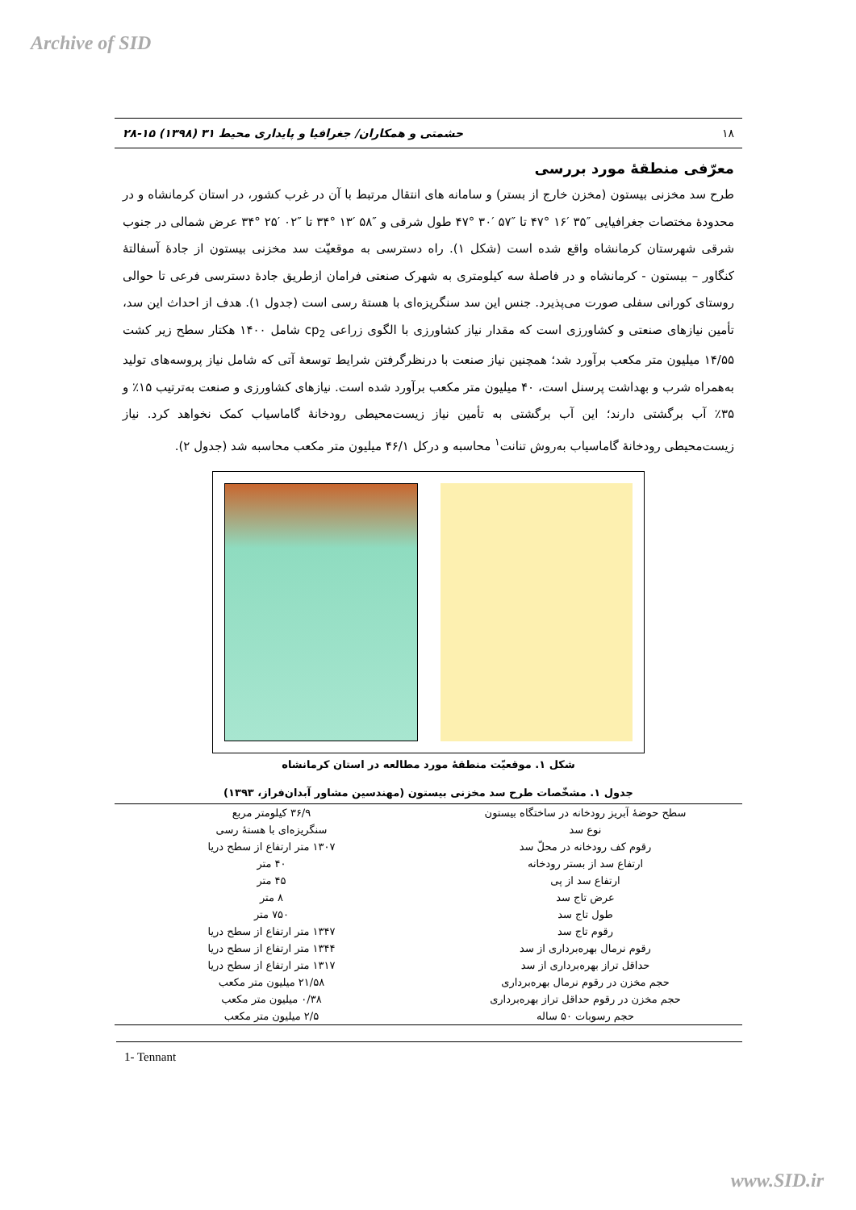Archive of SID
۱۸ حشمتی و همکاران/ جغرافیا و پایداری محیط ۳۱ (۱۳۹۸) ۱۵-۲۸
معرّفی منطقهٔ مورد بررسی
طرح سد مخزنی بیستون (مخزن خارج از بستر) و سامانه های انتقال مرتبط با آن در غرب کشور، در استان کرمانشاه و در محدودهٔ مختصات جغرافیایی ″۳۵ ′۱۶ °۴۷ تا ″۵۷ ′۳۰ °۴۷ طول شرقی و ″۵۸ ′۱۳ °۳۴ تا ″۰۲ ′۲۵ °۳۴ عرض شمالی در جنوب شرقی شهرستان کرمانشاه واقع شده است (شکل ۱). راه دسترسی به موقعیّت سد مخزنی بیستون از جادهٔ آسفالتهٔ کنگاور – بیستون - کرمانشاه و در فاصلهٔ سه کیلومتری به شهرک صنعتی فرامان ازطریق جادهٔ دسترسی فرعی تا حوالی روستای کورانی سفلی صورت می‌پذیرد. جنس این سد سنگریزه‌ای با هستهٔ رسی است (جدول ۱). هدف از احداث این سد، تأمین نیازهای صنعتی و کشاورزی است که مقدار نیاز کشاورزی با الگوی زراعی cp<sub>2</sub> شامل ۱۴۰۰ هکتار سطح زیر کشت ۱۴/۵۵ میلیون متر مکعب برآورد شد؛ همچنین نیاز صنعت با درنظرگرفتن شرایط توسعهٔ آتی که شامل نیاز پروسه‌های تولید به‌همراه شرب و بهداشت پرسنل است، ۴۰ میلیون متر مکعب برآورد شده است. نیازهای کشاورزی و صنعت به‌ترتیب ۱۵٪ و ۳۵٪ آب برگشتی دارند؛ این آب برگشتی به تأمین نیاز زیست‌محیطی رودخانهٔ گاماسیاب کمک نخواهد کرد. نیاز زیست‌محیطی رودخانهٔ گاماسیاب به‌روش تنانت<sup>۱</sup> محاسبه و درکل ۴۶/۱ میلیون متر مکعب محاسبه شد (جدول ۲).
شکل ۱. موقعیّت منطقهٔ مورد مطالعه در استان کرمانشاه
جدول ۱. مشخّصات طرح سد مخزنی بیستون (مهندسین مشاور آبدان‌فراز، ۱۳۹۳)
| سطح حوضهٔ آبریز رودخانه در ساختگاه بیستون | ۳۶/۹ کیلومتر مربع |
| نوع سد | سنگریزه‌ای با هستهٔ رسی |
| رقوم کف رودخانه در محلّ سد | ۱۳۰۷ متر ارتفاع از سطح دریا |
| ارتفاع سد از بستر رودخانه | ۴۰ متر |
| ارتفاع سد از پی | ۴۵ متر |
| عرض تاج سد | ۸ متر |
| طول تاج سد | ۷۵۰ متر |
| رقوم تاج سد | ۱۳۴۷ متر ارتفاع از سطح دریا |
| رقوم نرمال بهره‌برداری از سد | ۱۳۴۴ متر ارتفاع از سطح دریا |
| حداقل تراز بهره‌برداری از سد | ۱۳۱۷ متر ارتفاع از سطح دریا |
| حجم مخزن در رقوم نرمال بهره‌برداری | ۲۱/۵۸ میلیون متر مکعب |
| حجم مخزن در رقوم حداقل تراز بهره‌برداری | ۰/۳۸ میلیون متر مکعب |
| حجم رسوبات ۵۰ ساله | ۲/۵ میلیون متر مکعب |
1- Tennant
www.SID.ir